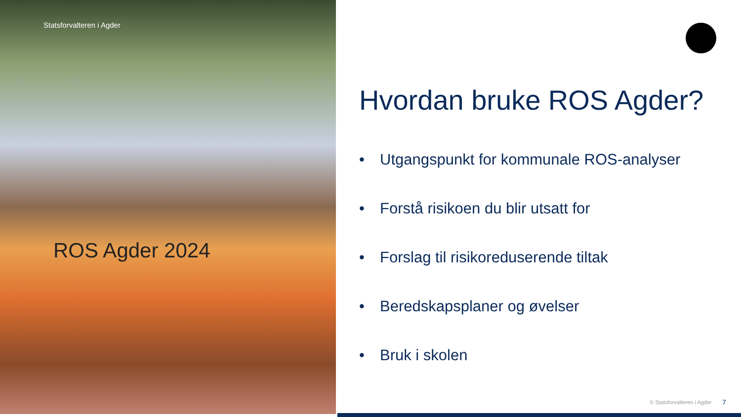Statsforvalteren i Agder
ROS Agder 2024
Hvordan bruke ROS Agder?
• Utgangspunkt for kommunale ROS-analyser
• Forstå risikoen du blir utsatt for
• Forslag til risikoreduserende tiltak
• Beredskapsplaner og øvelser
• Bruk i skolen
© Statsforvalteren i Agder 7